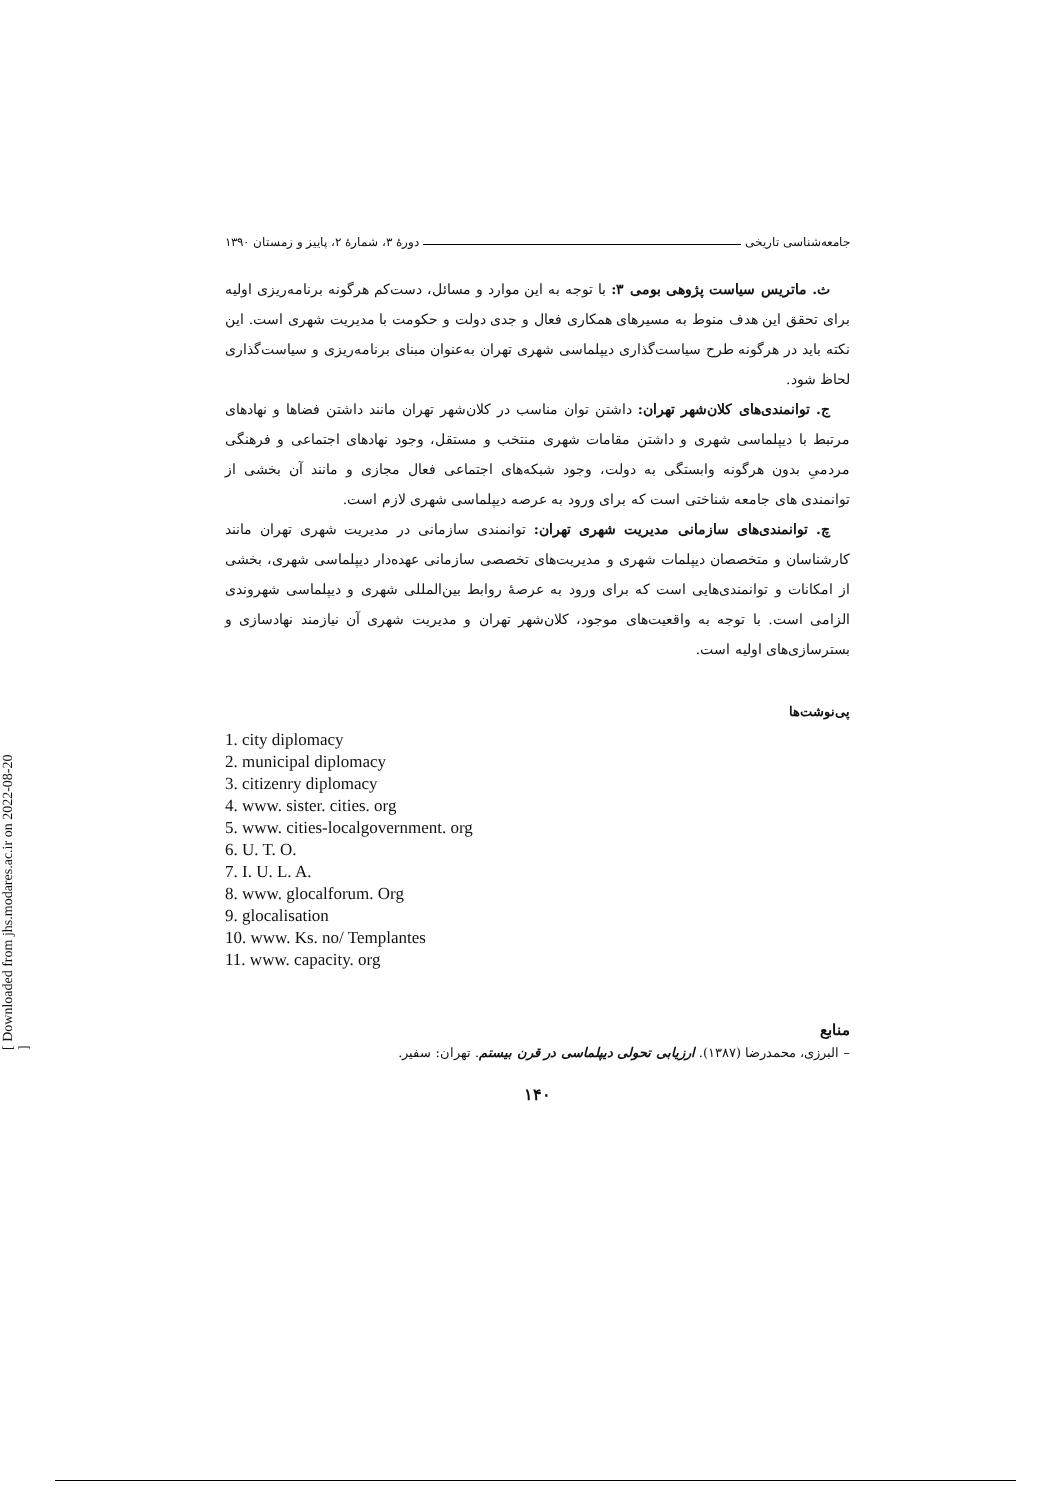جامعه‌شناسی تاریخی دورهٔ ۳، شمارهٔ ۲، پاییز و زمستان ۱۳۹۰
ث. ماتریس سیاست پژوهی بومی ۳: با توجه به این موارد و مسائل، دست‌کم هرگونه برنامه‌ریزی اولیه برای تحقق این هدف منوط به مسیرهای همکاری فعال و جدی دولت و حکومت با مدیریت شهری است. این نکته باید در هرگونه طرح سیاست‌گذاری دیپلماسی شهری تهران به‌عنوان مبنای برنامه‌ریزی و سیاست‌گذاری لحاظ شود.
ج. توانمندی‌های کلان‌شهر تهران: داشتن توان مناسب در کلان‌شهر تهران مانند داشتن فضاها و نهادهای مرتبط با دیپلماسی شهری و داشتن مقامات شهری منتخب و مستقل، وجود نهادهای اجتماعی و فرهنگی مردمیِ بدون هرگونه وابستگی به دولت، وجود شبکه‌های اجتماعی فعال مجازی و مانند آن بخشی از توانمندی های جامعه شناختی است که برای ورود به عرصه دیپلماسی شهری لازم است.
چ. توانمندی‌های سازمانی مدیریت شهری تهران: توانمندی سازمانی در مدیریت شهری تهران مانند کارشناسان و متخصصان دیپلمات شهری و مدیریت‌های تخصصی سازمانی عهده‌دار دیپلماسی شهری، بخشی از امکانات و توانمندی‌هایی است که برای ورود به عرصهٔ روابط بین‌المللی شهری و دیپلماسی شهروندی الزامی است. با توجه به واقعیت‌های موجود، کلان‌شهر تهران و مدیریت شهری آن نیازمند نهادسازی و بسترسازی‌های اولیه است.
پی‌نوشت‌ها
1. city diplomacy
2. municipal diplomacy
3. citizenry diplomacy
4. www. sister. cities. org
5. www. cities-localgovernment. org
6. U. T. O.
7. I. U. L. A.
8. www. glocalforum. Org
9. glocalisation
10. www. Ks. no/ Templantes
11. www. capacity. org
منابع
– البرزی، محمدرضا (۱۳۸۷). ارزیابی تحولی دیپلماسی در قرن بیستم. تهران: سفیر.
۱۴۰
[ Downloaded from jhs.modares.ac.ir on 2022-08-20 ]